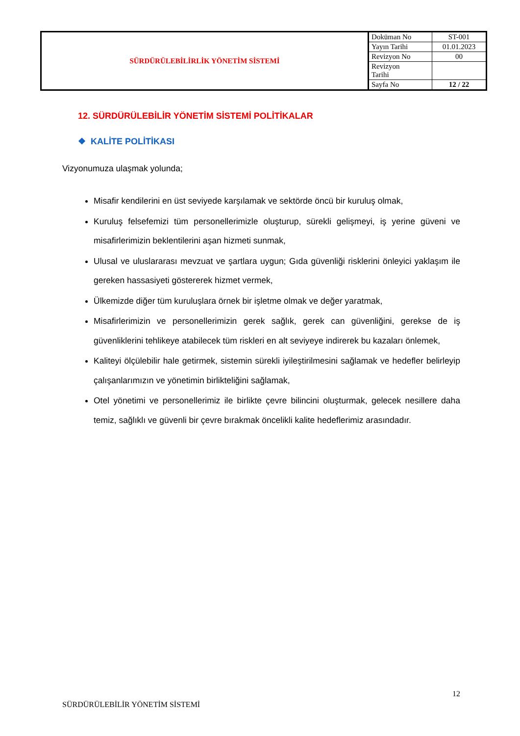| SÜRDÜRÜLEBİLİRLİK YÖNETİM SİSTEMİ | Doküman No | ST-001 |
| | Yayın Tarihi | 01.01.2023 |
| | Revizyon No | 00 |
| | Revizyon Tarihi | |
| | Sayfa No | 12 / 22 |
12. SÜRDÜRÜLEBİLİR YÖNETİM SİSTEMİ POLİTİKALAR
❖ KALİTE POLİTİKASI
Vizyonumuza ulaşmak yolunda;
Misafir kendilerini en üst seviyede karşılamak ve sektörde öncü bir kuruluş olmak,
Kuruluş felsefemizi tüm personellerimizle oluşturup, sürekli gelişmeyi, iş yerine güveni ve misafirlerimizin beklentilerini aşan hizmeti sunmak,
Ulusal ve uluslararası mevzuat ve şartlara uygun; Gıda güvenliği risklerini önleyici yaklaşım ile gereken hassasiyeti göstererek hizmet vermek,
Ülkemizde diğer tüm kuruluşlara örnek bir işletme olmak ve değer yaratmak,
Misafirlerimizin ve personellerimizin gerek sağlık, gerek can güvenliğini, gerekse de iş güvenliklerini tehlikeye atabilecek tüm riskleri en alt seviyeye indirerek bu kazaları önlemek,
Kaliteyi ölçülebilir hale getirmek, sistemin sürekli iyileştirilmesini sağlamak ve hedefler belirleyip çalışanlarımızın ve yönetimin birlikteliğini sağlamak,
Otel yönetimi ve personellerimiz ile birlikte çevre bilincini oluşturmak, gelecek nesillere daha temiz, sağlıklı ve güvenli bir çevre bırakmak öncelikli kalite hedeflerimiz arasındadır.
12
SÜRDÜRÜLEBİLİR YÖNETİM SİSTEMİ